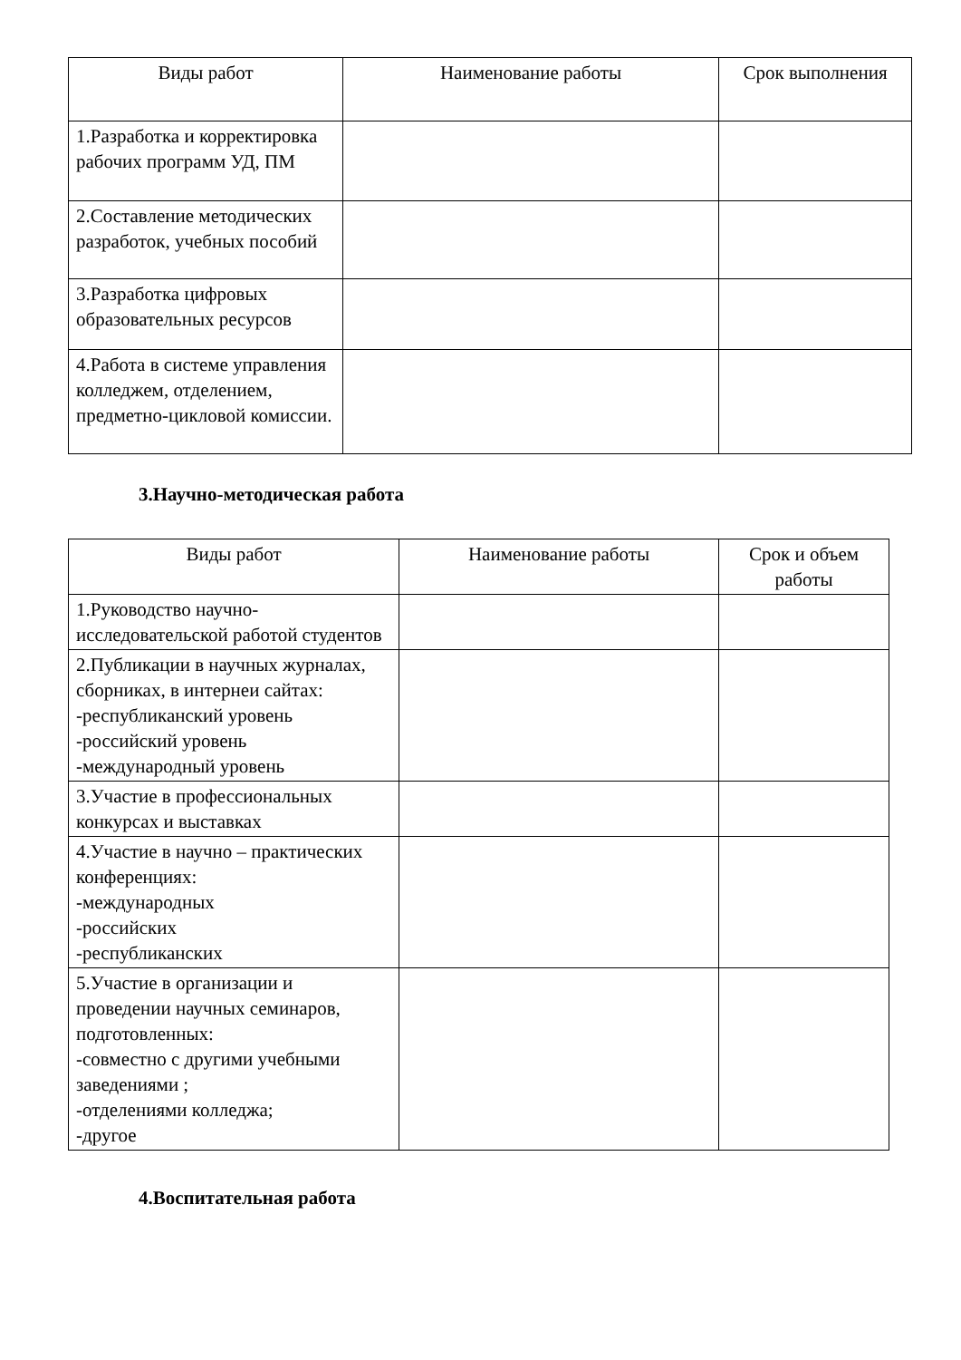| Виды работ | Наименование работы | Срок выполнения |
| --- | --- | --- |
| 1.Разработка и корректировка рабочих программ УД, ПМ | | |
| 2.Составление методических разработок, учебных пособий | | |
| 3.Разработка цифровых образовательных ресурсов | | |
| 4.Работа в системе управления колледжем, отделением, предметно-цикловой комиссии. | | |
3.Научно-методическая работа
| Виды работ | Наименование работы | Срок и объем работы |
| --- | --- | --- |
| 1.Руководство научно-исследовательской работой студентов | | |
| 2.Публикации в научных журналах, сборниках, в интернеи сайтах: -республиканский уровень -российский уровень -международный уровень | | |
| 3.Участие в профессиональных конкурсах и выставках | | |
| 4.Участие в научно – практических конференциях: -международных -российских -республиканских | | |
| 5.Участие в организации и проведении научных семинаров, подготовленных: -совместно с другими учебными заведениями ; -отделениями колледжа; -другое | | |
4.Воспитательная работа